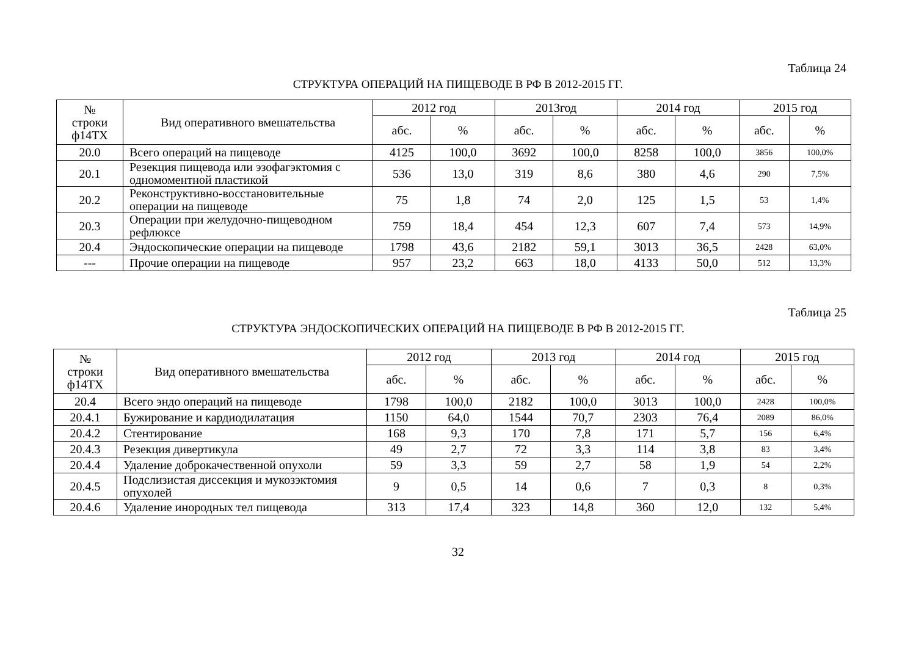Таблица 24
СТРУКТУРА ОПЕРАЦИЙ НА ПИЩЕВОДЕ В РФ В 2012-2015 ГГ.
| № строки ф14ТХ | Вид оперативного вмешательства | 2012 год | | 2013год | | 2014 год | | 2015 год | |
| --- | --- | --- | --- | --- | --- | --- | --- | --- | --- |
| | | абс. | % | абс. | % | абс. | % | абс. | % |
| 20.0 | Всего операций на пищеводе | 4125 | 100,0 | 3692 | 100,0 | 8258 | 100,0 | 3856 | 100,0% |
| 20.1 | Резекция пищевода или эзофагэктомия с одномоментной пластикой | 536 | 13,0 | 319 | 8,6 | 380 | 4,6 | 290 | 7,5% |
| 20.2 | Реконструктивно-восстановительные операции на пищеводе | 75 | 1,8 | 74 | 2,0 | 125 | 1,5 | 53 | 1,4% |
| 20.3 | Операции при желудочно-пищеводном рефлюксе | 759 | 18,4 | 454 | 12,3 | 607 | 7,4 | 573 | 14,9% |
| 20.4 | Эндоскопические операции на пищеводе | 1798 | 43,6 | 2182 | 59,1 | 3013 | 36,5 | 2428 | 63,0% |
| --- | Прочие операции на пищеводе | 957 | 23,2 | 663 | 18,0 | 4133 | 50,0 | 512 | 13,3% |
Таблица 25
СТРУКТУРА ЭНДОСКОПИЧЕСКИХ ОПЕРАЦИЙ НА ПИЩЕВОДЕ В РФ В 2012-2015 ГГ.
| № строки ф14ТХ | Вид оперативного вмешательства | 2012 год | | 2013 год | | 2014 год | | 2015 год | |
| --- | --- | --- | --- | --- | --- | --- | --- | --- | --- |
| | | абс. | % | абс. | % | абс. | % | абс. | % |
| 20.4 | Всего эндо операций на пищеводе | 1798 | 100,0 | 2182 | 100,0 | 3013 | 100,0 | 2428 | 100,0% |
| 20.4.1 | Бужирование и кардиодилатация | 1150 | 64,0 | 1544 | 70,7 | 2303 | 76,4 | 2089 | 86,0% |
| 20.4.2 | Стентирование | 168 | 9,3 | 170 | 7,8 | 171 | 5,7 | 156 | 6,4% |
| 20.4.3 | Резекция дивертикула | 49 | 2,7 | 72 | 3,3 | 114 | 3,8 | 83 | 3,4% |
| 20.4.4 | Удаление доброкачественной опухоли | 59 | 3,3 | 59 | 2,7 | 58 | 1,9 | 54 | 2,2% |
| 20.4.5 | Подслизистая диссекция и мукозэктомия опухолей | 9 | 0,5 | 14 | 0,6 | 7 | 0,3 | 8 | 0,3% |
| 20.4.6 | Удаление инородных тел пищевода | 313 | 17,4 | 323 | 14,8 | 360 | 12,0 | 132 | 5,4% |
32